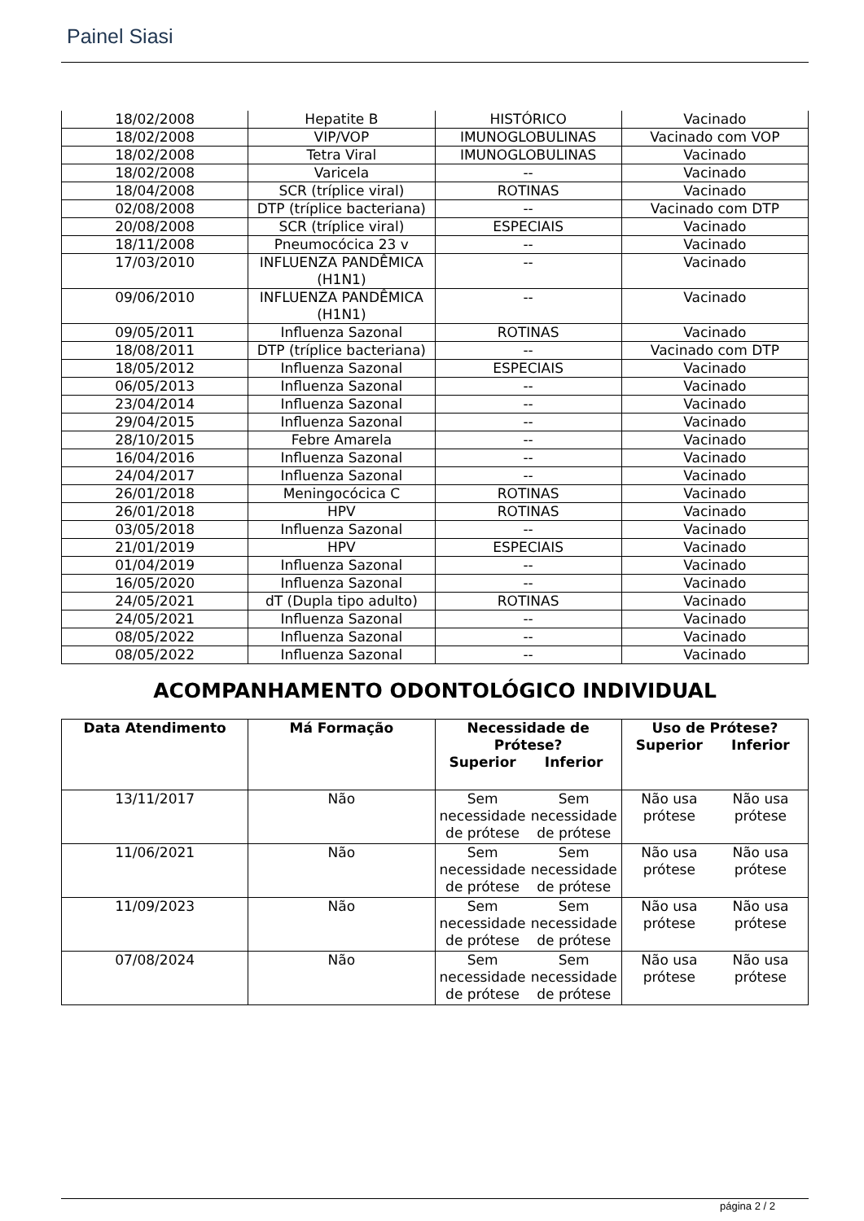Painel Siasi
| 18/02/2008 | Hepatite B | HISTÓRICO | Vacinado |
| 18/02/2008 | VIP/VOP | IMUNOGLOBULINAS | Vacinado com VOP |
| 18/02/2008 | Tetra Viral | IMUNOGLOBULINAS | Vacinado |
| 18/02/2008 | Varicela | -- | Vacinado |
| 18/04/2008 | SCR (tríplice viral) | ROTINAS | Vacinado |
| 02/08/2008 | DTP (tríplice bacteriana) | -- | Vacinado com DTP |
| 20/08/2008 | SCR (tríplice viral) | ESPECIAIS | Vacinado |
| 18/11/2008 | Pneumocócica 23 v | -- | Vacinado |
| 17/03/2010 | INFLUENZA PANDÊMICA (H1N1) | -- | Vacinado |
| 09/06/2010 | INFLUENZA PANDÊMICA (H1N1) | -- | Vacinado |
| 09/05/2011 | Influenza Sazonal | ROTINAS | Vacinado |
| 18/08/2011 | DTP (tríplice bacteriana) | -- | Vacinado com DTP |
| 18/05/2012 | Influenza Sazonal | ESPECIAIS | Vacinado |
| 06/05/2013 | Influenza Sazonal | -- | Vacinado |
| 23/04/2014 | Influenza Sazonal | -- | Vacinado |
| 29/04/2015 | Influenza Sazonal | -- | Vacinado |
| 28/10/2015 | Febre Amarela | -- | Vacinado |
| 16/04/2016 | Influenza Sazonal | -- | Vacinado |
| 24/04/2017 | Influenza Sazonal | -- | Vacinado |
| 26/01/2018 | Meningocócica C | ROTINAS | Vacinado |
| 26/01/2018 | HPV | ROTINAS | Vacinado |
| 03/05/2018 | Influenza Sazonal | -- | Vacinado |
| 21/01/2019 | HPV | ESPECIAIS | Vacinado |
| 01/04/2019 | Influenza Sazonal | -- | Vacinado |
| 16/05/2020 | Influenza Sazonal | -- | Vacinado |
| 24/05/2021 | dT (Dupla tipo adulto) | ROTINAS | Vacinado |
| 24/05/2021 | Influenza Sazonal | -- | Vacinado |
| 08/05/2022 | Influenza Sazonal | -- | Vacinado |
| 08/05/2022 | Influenza Sazonal | -- | Vacinado |
ACOMPANHAMENTO ODONTOLÓGICO INDIVIDUAL
| Data Atendimento | Má Formação | Necessidade de Prótese? Superior Inferior | Uso de Prótese? Superior Inferior |
| --- | --- | --- | --- |
| 13/11/2017 | Não | Sem necessidade de prótese Sem necessidade de prótese | Não usa prótese Não usa prótese |
| 11/06/2021 | Não | Sem necessidade de prótese Sem necessidade de prótese | Não usa prótese Não usa prótese |
| 11/09/2023 | Não | Sem necessidade de prótese Sem necessidade de prótese | Não usa prótese Não usa prótese |
| 07/08/2024 | Não | Sem necessidade de prótese Sem necessidade de prótese | Não usa prótese Não usa prótese |
página 2 / 2